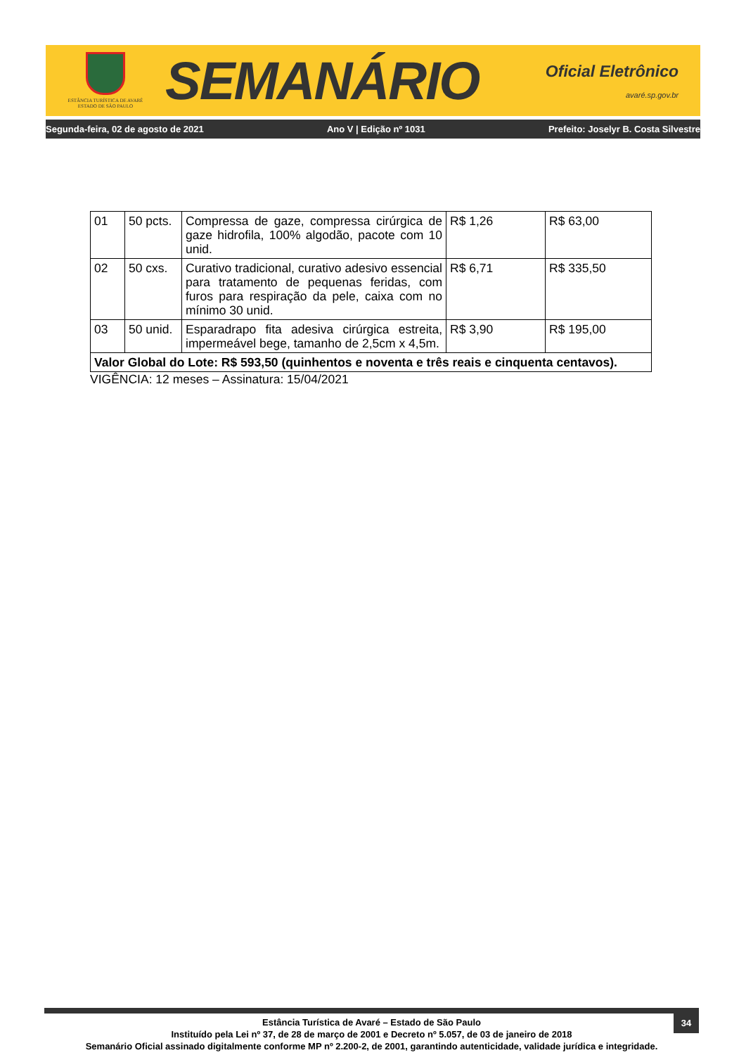ESTÂNCIA TURÍSTICA DE AVARÉ
ESTADO DE SÃO PAULO
SEMANÁRIO
Oficial Eletrônico
avaré.sp.gov.br
Segunda-feira, 02 de agosto de 2021 Ano V | Edição nº 1031 Prefeito: Joselyr B. Costa Silvestre
| 01 | 50 pcts. | Compressa de gaze, compressa cirúrgica de gaze hidrofila, 100% algodão, pacote com 10 unid. | R$ 1,26 | R$ 63,00 |
| 02 | 50 cxs. | Curativo tradicional, curativo adesivo essencial para tratamento de pequenas feridas, com furos para respiração da pele, caixa com no mínimo 30 unid. | R$ 6,71 | R$ 335,50 |
| 03 | 50 unid. | Esparadrapo fita adesiva cirúrgica estreita, impermeável bege, tamanho de 2,5cm x 4,5m. | R$ 3,90 | R$ 195,00 |
| Valor Global do Lote: R$ 593,50 (quinhentos e noventa e três reais e cinquenta centavos). | | | | |
VIGÊNCIA: 12 meses – Assinatura: 15/04/2021
34
Estância Turística de Avaré – Estado de São Paulo
Instituído pela Lei nº 37, de 28 de março de 2001 e Decreto nº 5.057, de 03 de janeiro de 2018
Semanário Oficial assinado digitalmente conforme MP nº 2.200-2, de 2001, garantindo autenticidade, validade jurídica e integridade.